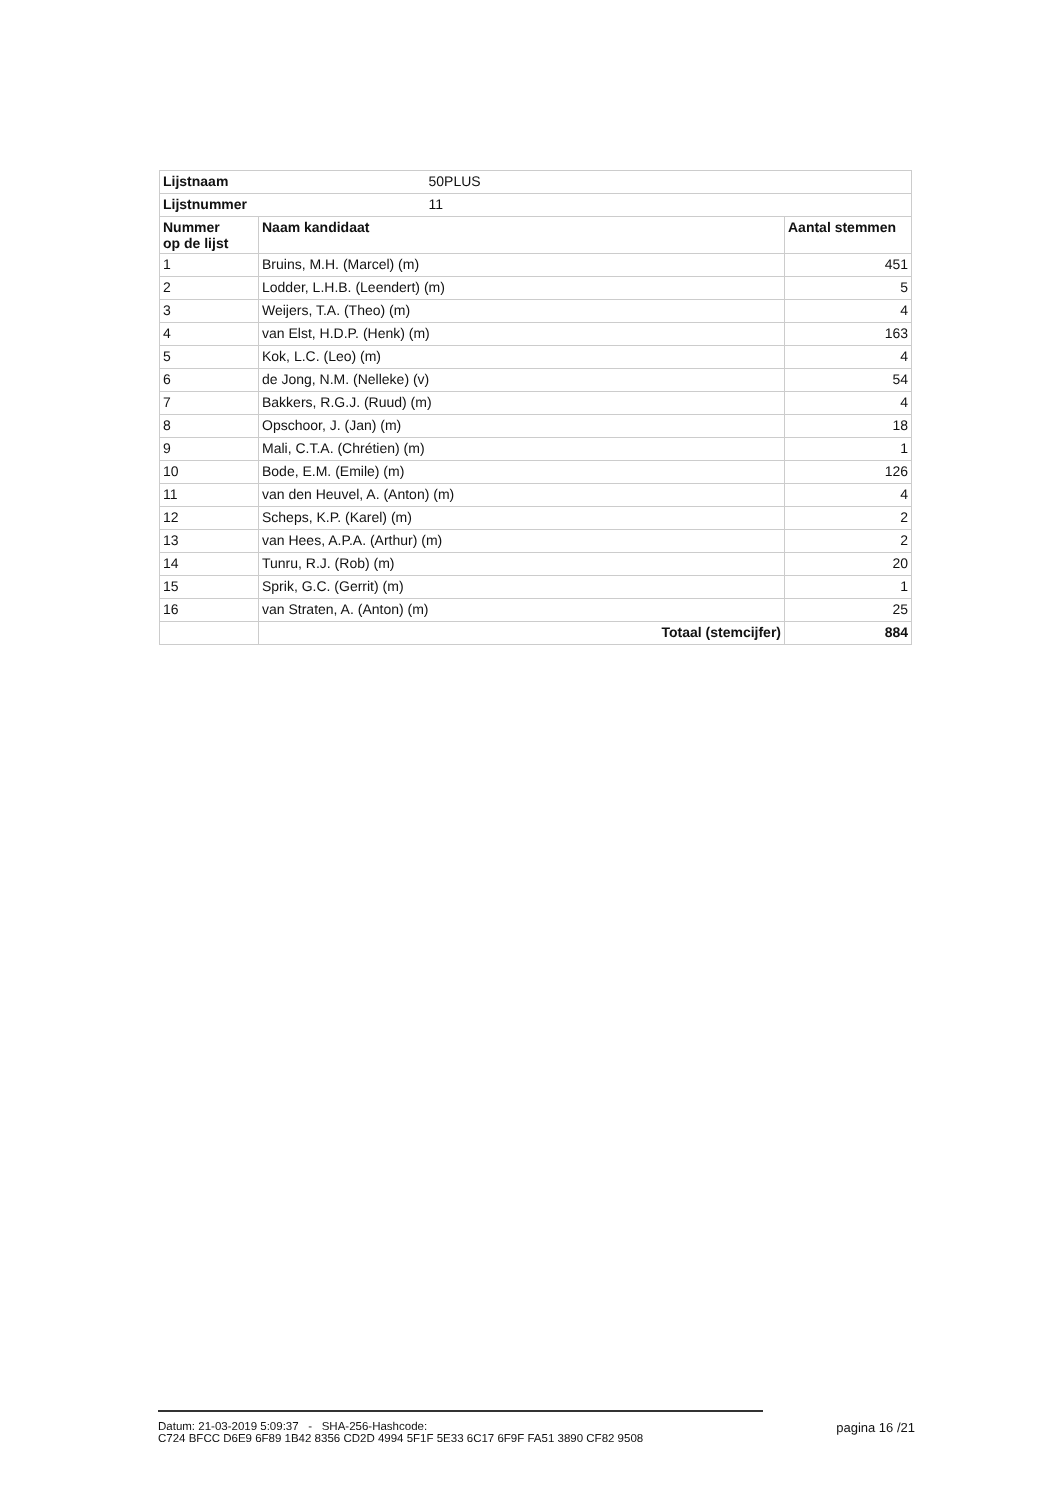| Lijstnaam | 50PLUS | |
| Lijstnummer | 11 | |
| Nummer op de lijst | Naam kandidaat | Aantal stemmen |
| 1 | Bruins, M.H. (Marcel) (m) | 451 |
| 2 | Lodder, L.H.B. (Leendert) (m) | 5 |
| 3 | Weijers, T.A. (Theo) (m) | 4 |
| 4 | van Elst, H.D.P. (Henk) (m) | 163 |
| 5 | Kok, L.C. (Leo) (m) | 4 |
| 6 | de Jong, N.M. (Nelleke) (v) | 54 |
| 7 | Bakkers, R.G.J. (Ruud) (m) | 4 |
| 8 | Opschoor, J. (Jan) (m) | 18 |
| 9 | Mali, C.T.A. (Chrétien) (m) | 1 |
| 10 | Bode, E.M. (Emile) (m) | 126 |
| 11 | van den Heuvel, A. (Anton) (m) | 4 |
| 12 | Scheps, K.P. (Karel) (m) | 2 |
| 13 | van Hees, A.P.A. (Arthur) (m) | 2 |
| 14 | Tunru, R.J. (Rob) (m) | 20 |
| 15 | Sprik, G.C. (Gerrit) (m) | 1 |
| 16 | van Straten, A. (Anton) (m) | 25 |
| | Totaal (stemcijfer) | 884 |
Datum: 21-03-2019 5:09:37 - SHA-256-Hashcode:
C724 BFCC D6E9 6F89 1B42 8356 CD2D 4994 5F1F 5E33 6C17 6F9F FA51 3890 CF82 9508
pagina 16 /21